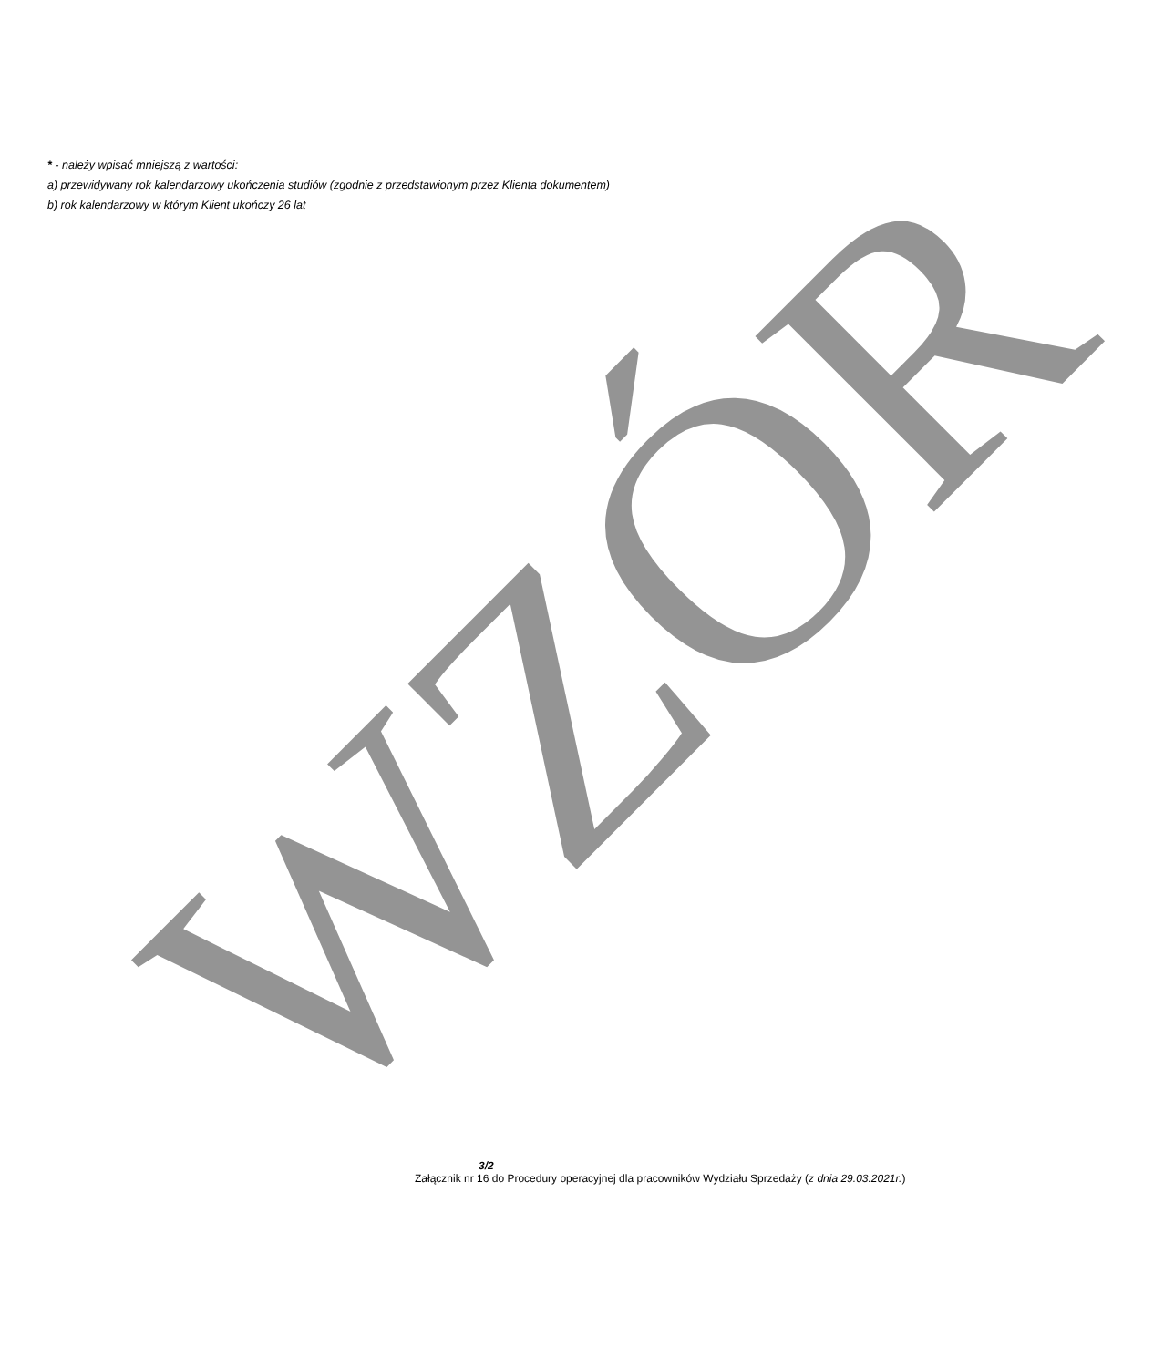* - należy wpisać mniejszą z wartości:
a) przewidywany rok kalendarzowy ukończenia studiów (zgodnie z przedstawionym przez Klienta dokumentem)
b) rok kalendarzowy w którym Klient ukończy 26 lat
WZÓR
3/2
Załącznik nr 16 do Procedury operacyjnej dla pracowników Wydziału Sprzedaży (z dnia 29.03.2021r.)